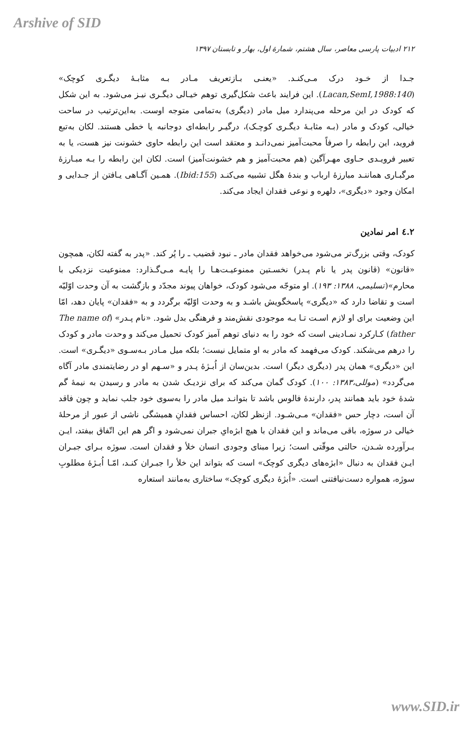Arshive of SID
۲۱۲ ادبیات پارسی معاصر، سال هشتم، شمارهٔ اول، بهار و تابستان ۱۳۹۷
جـدا از خـود درک مـی‌کنـد. «یعنـی بـازتعریف مـادر بـه مثابـهٔ دیگـری کوچک» (Lacan,SemI,1988:140). این فرایند باعث شکل‌گیری توهم خیـالی دیگـری نیـز می‌شود. به این شکل که کودک در این مرحله می‌پندارد میل مادر (دیگری) به‌تمامی متوجه اوست. به‌این‌ترتیب در ساحت خیالی، کودک و مادر (بـه مثابـهٔ دیگـری کوچـک)، درگیـر رابطه‌ای دوجانبه یا خطی هستند. لکان به‌تبع فروید، این رابطه را صرفاً محبت‌آمیز نمی‌دانـد و معتقد است این رابطه حاوی خشونت نیز هست، یا به تعبیر فرویـدی حـاوی مهـرآگین (هم محبت‌آمیز و هم خشونت‌آمیز) است. لکان این رابطه را بـه مبـارزهٔ مرگبـاری هماننـد مبارزهٔ ارباب و بندهٔ هگل تشبیه می‌کنـد (Ibid:155). همـین آگـاهی یـافتن از جـدایی و امکان وجود «دیگری»، دلهره و نوعی فقدان ایجاد می‌کند.
۲.٤ امر نمادین
کودک، وقتی بزرگ‌تر می‌شود می‌خواهد فقدان مادر ـ نبود قضیب ـ را پُر کند. «پدر به گفته لکان، همچون «قانون» (قانون پدر یا نام پـدر) نخسـتین ممنوعیـت‌هـا را پایـه مـی‌گـذارد: ممنوعیت نزدیکی با محارم»(تسلیمی، ۱۳۸۸: ۱۹۳). او متوجّه می‌شود کودک، خواهان پیوند مجدّد و بازگشت به آن وحدت اوّلیّه است و تقاضا دارد که «دیگری» پاسخگویش باشـد و به وحدت اوّلیّه برگردد و به «فقدان» پایان دهد، امّا این وضعیت برای او لازم اسـت تـا بـه موجودی نقش‌مند و فرهنگی بدل شود. «نام پـدر» (The name of father) کـارکرد نمـادینی است که خود را به دنیای توهم آمیز کودک تحمیل می‌کند و وحدت مادر و کودک را درهم می‌شکند. کودک می‌فهمد که مادر به او متمایل نیست؛ بلکه میل مـادر بـه‌سـوی «دیگـری» است. این «دیگری» همان پدر (دیگری دیگر) است. بدین‌سان از اُبـژهٔ پـدر و «سـهم او در رضایتمندی مادر آگاه می‌گردد» (موللی،۱۳۸۳: ۱۰۰). کودک گمان می‌کند که برای نزدیـک شدن به مادر و رسیدن به نیمهٔ گم شدهٔ خود باید همانند پدر، دارندهٔ فالوس باشد تا بتوانـد میل مادر را به‌سوی خود جلب نماید و چون فاقد آن است، دچار حس «فقدان» مـی‌شـود. ازنظر لکان، احساس فقدانِ همیشگی ناشی از عبور از مرحلهٔ خیالی در سوژه، باقی می‌ماند و این فقدان با هیچ ابژه‌ایِ جبران نمی‌شود و اگر هم این اتّفاق بیفتد، ایـن بـرآورده شـدن، حالتی موقّتی است؛ زیرا مبنای وجودی انسان خلأ و فقدان است. سوژه بـرای جبـران ایـن فقدان به دنبال «ابژه‌های دیگری کوچک» است که بتواند این خلأ را جبـران کنـد، امّـا اُبـژهٔ مطلوبِ سوژه، همواره دست‌نیافتنی است. «اُبژهٔ دیگری کوچک» ساختاری به‌مانند استعاره
www.SID.ir